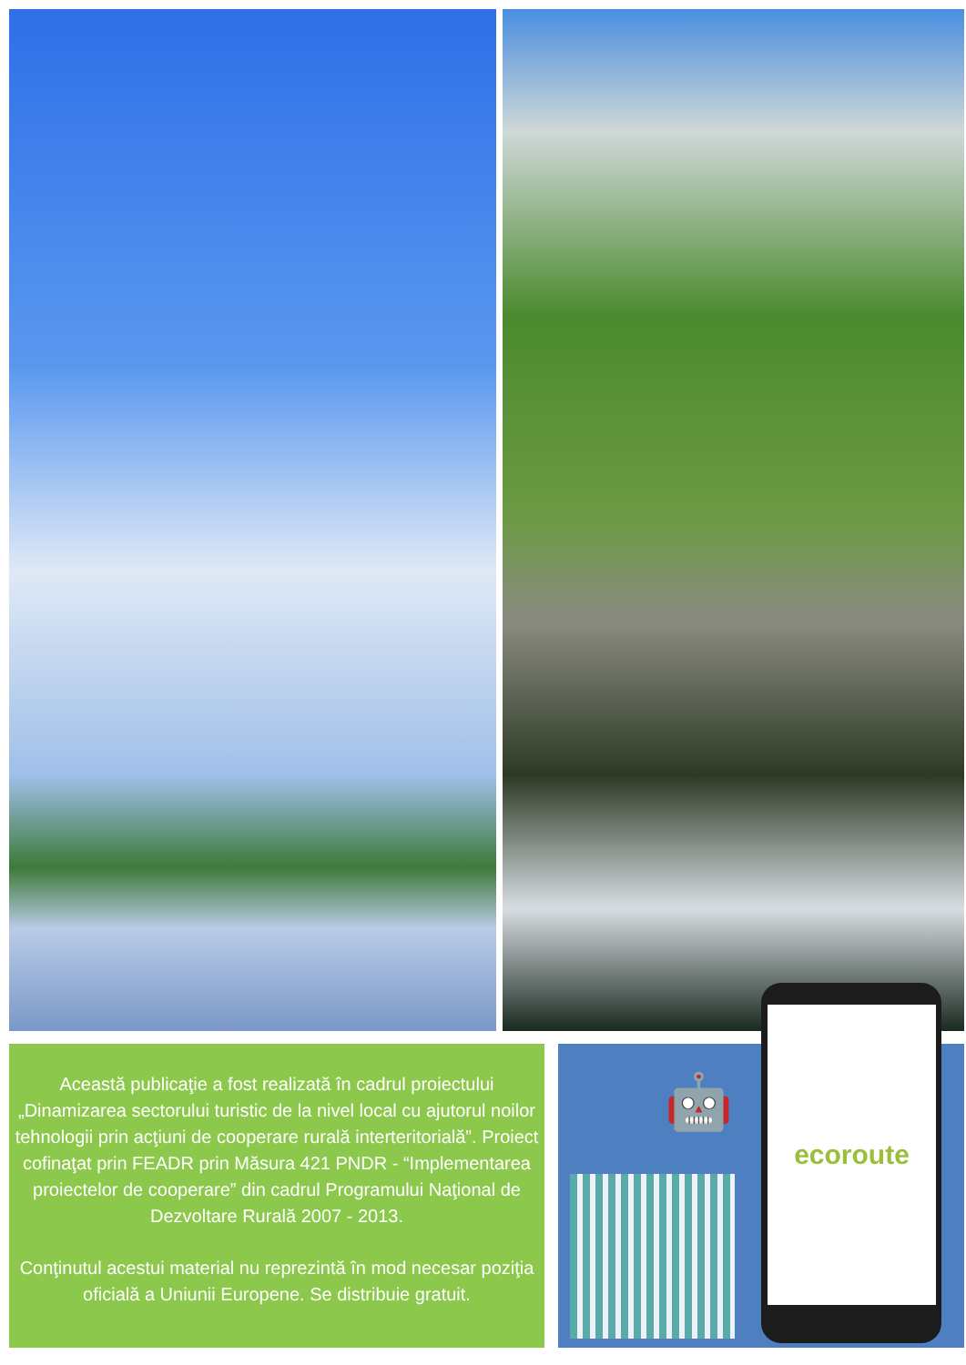Această publicaţie a fost realizată în cadrul proiectului „Dinamizarea sectorului turistic de la nivel local cu ajutorul noilor tehnologii prin acţiuni de cooperare rurală interteritorială”. Proiect cofinaţat prin FEADR prin Măsura 421 PNDR - “Implementarea proiectelor de cooperare” din cadrul Programului Naţional de Dezvoltare Rurală 2007 - 2013.
Conţinutul acestui material nu reprezintă în mod necesar poziţia oficială a Uniunii Europene. Se distribuie gratuit.
🤖
ecoroute